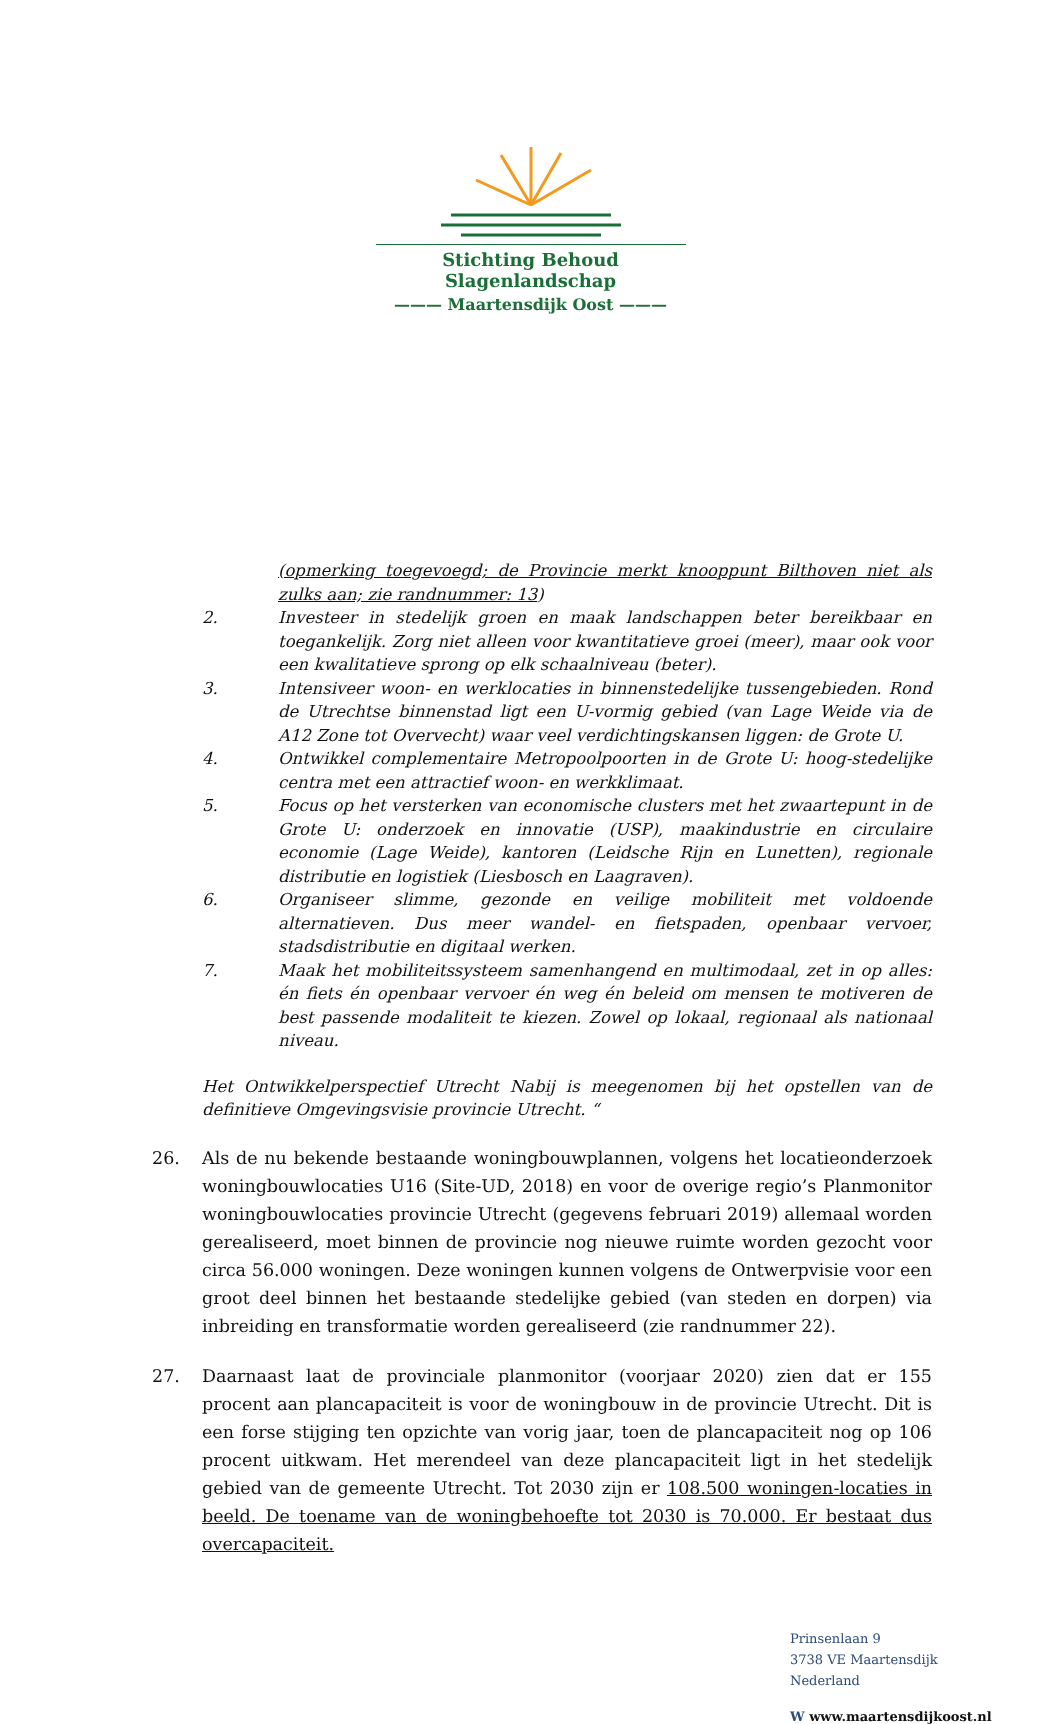Stichting Behoud Slagenlandschap
——— Maartensdijk Oost ———
(opmerking toegevoegd; de Provincie merkt knooppunt Bilthoven niet als zulks aan; zie randnummer: 13)
2. Investeer in stedelijk groen en maak landschappen beter bereikbaar en toegankelijk. Zorg niet alleen voor kwantitatieve groei (meer), maar ook voor een kwalitatieve sprong op elk schaalniveau (beter).
3. Intensiveer woon- en werklocaties in binnenstedelijke tussengebieden. Rond de Utrechtse binnenstad ligt een U-vormig gebied (van Lage Weide via de A12 Zone tot Overvecht) waar veel verdichtingskansen liggen: de Grote U.
4. Ontwikkel complementaire Metropoolpoorten in de Grote U: hoog-stedelijke centra met een attractief woon- en werkklimaat.
5. Focus op het versterken van economische clusters met het zwaartepunt in de Grote U: onderzoek en innovatie (USP), maakindustrie en circulaire economie (Lage Weide), kantoren (Leidsche Rijn en Lunetten), regionale distributie en logistiek (Liesbosch en Laagraven).
6. Organiseer slimme, gezonde en veilige mobiliteit met voldoende alternatieven. Dus meer wandel- en fietspaden, openbaar vervoer, stadsdistributie en digitaal werken.
7. Maak het mobiliteitssysteem samenhangend en multimodaal, zet in op alles: én fiets én openbaar vervoer én weg én beleid om mensen te motiveren de best passende modaliteit te kiezen. Zowel op lokaal, regionaal als nationaal niveau.
Het Ontwikkelperspectief Utrecht Nabij is meegenomen bij het opstellen van de definitieve Omgevingsvisie provincie Utrecht. “
26. Als de nu bekende bestaande woningbouwplannen, volgens het locatieonderzoek woningbouwlocaties U16 (Site-UD, 2018) en voor de overige regio’s Planmonitor woningbouwlocaties provincie Utrecht (gegevens februari 2019) allemaal worden gerealiseerd, moet binnen de provincie nog nieuwe ruimte worden gezocht voor circa 56.000 woningen. Deze woningen kunnen volgens de Ontwerpvisie voor een groot deel binnen het bestaande stedelijke gebied (van steden en dorpen) via inbreiding en transformatie worden gerealiseerd (zie randnummer 22).
27. Daarnaast laat de provinciale planmonitor (voorjaar 2020) zien dat er 155 procent aan plancapaciteit is voor de woningbouw in de provincie Utrecht. Dit is een forse stijging ten opzichte van vorig jaar, toen de plancapaciteit nog op 106 procent uitkwam. Het merendeel van deze plancapaciteit ligt in het stedelijk gebied van de gemeente Utrecht. Tot 2030 zijn er 108.500 woningen-locaties in beeld. De toename van de woningbehoefte tot 2030 is 70.000. Er bestaat dus overcapaciteit.
Prinsenlaan 9
3738 VE Maartensdijk
Nederland
W www.maartensdijkoost.nl